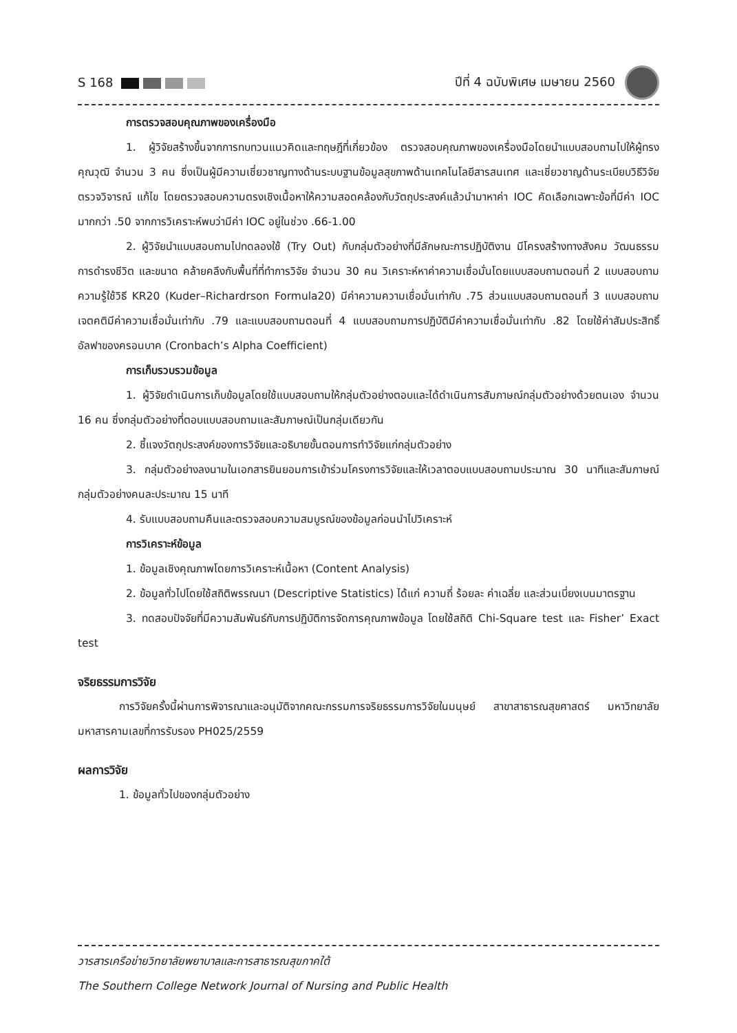S 168 ปีที่ 4 ฉบับพิเศษ เมษายน 2560
การตรวจสอบคุณภาพของเครื่องมือ
1. ผู้วิจัยสร้างขึ้นจากการทบทวนแนวคิดและทฤษฎีที่เกี่ยวข้อง ตรวจสอบคุณภาพของเครื่องมือโดยนำแบบสอบถามไปให้ผู้ทรงคุณวุฒิ จำนวน 3 คน ซึ่งเป็นผู้มีความเชี่ยวชาญทางด้านระบบฐานข้อมูลสุขภาพด้านเทคโนโลยีสารสนเทศ และเชี่ยวชาญด้านระเบียบวิธีวิจัย ตรวจวิจารณ์ แก้ไข โดยตรวจสอบความตรงเชิงเนื้อหาให้ความสอดคล้องกับวัตถุประสงค์แล้วนำมาหาค่า IOC คัดเลือกเฉพาะข้อที่มีค่า IOC มากกว่า .50 จากการวิเคราะห์พบว่ามีค่า IOC อยู่ในช่วง .66-1.00
2. ผู้วิจัยนำแบบสอบถามไปทดลองใช้ (Try Out) กับกลุ่มตัวอย่างที่มีลักษณะการปฏิบัติงาน มีโครงสร้างทางสังคม วัฒนธรรม การดำรงชีวิต และขนาด คล้ายคลึงกับพื้นที่ที่ทำการวิจัย จำนวน 30 คน วิเคราะห์หาค่าความเชื่อมั่นโดยแบบสอบถามตอนที่ 2 แบบสอบถามความรู้ใช้วิธี KR20 (Kuder–Richardrson Formula20) มีค่าความความเชื่อมั่นเท่ากับ .75 ส่วนแบบสอบถามตอนที่ 3 แบบสอบถามเจตคติมีค่าความเชื่อมั่นเท่ากับ .79 และแบบสอบถามตอนที่ 4 แบบสอบถามการปฏิบัติมีค่าความเชื่อมั่นเท่ากับ .82 โดยใช้ค่าสัมประสิทธิ์อัลฟาของครอนบาค (Cronbach’s Alpha Coefficient)
การเก็บรวบรวมข้อมูล
1. ผู้วิจัยดำเนินการเก็บข้อมูลโดยใช้แบบสอบถามให้กลุ่มตัวอย่างตอบและได้ดำเนินการสัมภาษณ์กลุ่มตัวอย่างด้วยตนเอง จำนวน 16 คน ซึ่งกลุ่มตัวอย่างที่ตอบแบบสอบถามและสัมภาษณ์เป็นกลุ่มเดียวกัน
2. ชี้แจงวัตถุประสงค์ของการวิจัยและอธิบายขั้นตอนการทำวิจัยแก่กลุ่มตัวอย่าง
3. กลุ่มตัวอย่างลงนามในเอกสารยินยอมการเข้าร่วมโครงการวิจัยและให้เวลาตอบแบบสอบถามประมาณ 30 นาทีและสัมภาษณ์กลุ่มตัวอย่างคนละประมาณ 15 นาที
4. รับแบบสอบถามคืนและตรวจสอบความสมบูรณ์ของข้อมูลก่อนนำไปวิเคราะห์
การวิเคราะห์ข้อมูล
1. ข้อมูลเชิงคุณภาพโดยการวิเคราะห์เนื้อหา (Content Analysis)
2. ข้อมูลทั่วไปโดยใช้สถิติพรรณนา (Descriptive Statistics) ได้แก่ ความถี่ ร้อยละ ค่าเฉลี่ย และส่วนเบี่ยงเบนมาตรฐาน
3. ทดสอบปัจจัยที่มีความสัมพันธ์กับการปฏิบัติการจัดการคุณภาพข้อมูล โดยใช้สถิติ Chi-Square test และ Fisher’ Exact test
จริยธรรมการวิจัย
การวิจัยครั้งนี้ผ่านการพิจารณาและอนุมัติจากคณะกรรมการจริยธรรมการวิจัยในมนุษย์ สาขาสาธารณสุขศาสตร์ มหาวิทยาลัยมหาสารคามเลขที่การรับรอง PH025/2559
ผลการวิจัย
1. ข้อมูลทั่วไปของกลุ่มตัวอย่าง
วารสารเครือข่ายวิทยาลัยพยาบาลและการสาธารณสุขภาคใต้
The Southern College Network Journal of Nursing and Public Health